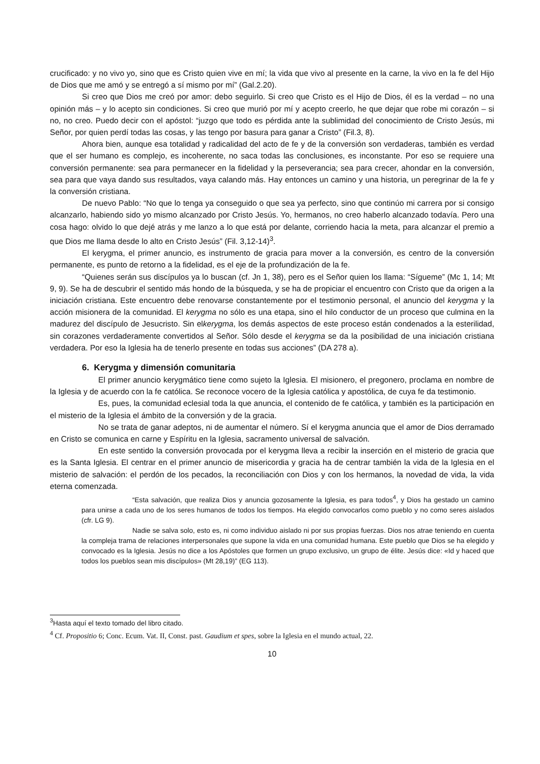crucificado: y no vivo yo, sino que es Cristo quien vive en mí; la vida que vivo al presente en la carne, la vivo en la fe del Hijo de Dios que me amó y se entregó a sí mismo por mí” (Gal.2.20).
Si creo que Dios me creó por amor: debo seguirlo. Si creo que Cristo es el Hijo de Dios, él es la verdad – no una opinión más – y lo acepto sin condiciones. Si creo que murió por mí y acepto creerlo, he que dejar que robe mi corazón – si no, no creo. Puedo decir con el apóstol: “juzgo que todo es pérdida ante la sublimidad del conocimiento de Cristo Jesús, mi Señor, por quien perdí todas las cosas, y las tengo por basura para ganar a Cristo” (Fil.3, 8).
Ahora bien, aunque esa totalidad y radicalidad del acto de fe y de la conversión son verdaderas, también es verdad que el ser humano es complejo, es incoherente, no saca todas las conclusiones, es inconstante. Por eso se requiere una conversión permanente: sea para permanecer en la fidelidad y la perseverancia; sea para crecer, ahondar en la conversión, sea para que vaya dando sus resultados, vaya calando más. Hay entonces un camino y una historia, un peregrinar de la fe y la conversión cristiana.
De nuevo Pablo: “No que lo tenga ya conseguido o que sea ya perfecto, sino que continúo mi carrera por si consigo alcanzarlo, habiendo sido yo mismo alcanzado por Cristo Jesús. Yo, hermanos, no creo haberlo alcanzado todavía. Pero una cosa hago: olvido lo que dejé atrás y me lanzo a lo que está por delante, corriendo hacia la meta, para alcanzar el premio a que Dios me llama desde lo alto en Cristo Jesús” (Fil. 3,12-14)<sup>3</sup>.
El kerygma, el primer anuncio, es instrumento de gracia para mover a la conversión, es centro de la conversión permanente, es punto de retorno a la fidelidad, es el eje de la profundización de la fe.
“Quienes serán sus discípulos ya lo buscan (cf. Jn 1, 38), pero es el Señor quien los llama: “Sígueme” (Mc 1, 14; Mt 9, 9). Se ha de descubrir el sentido más hondo de la búsqueda, y se ha de propiciar el encuentro con Cristo que da origen a la iniciación cristiana. Este encuentro debe renovarse constantemente por el testimonio personal, el anuncio del kerygma y la acción misionera de la comunidad. El kerygma no sólo es una etapa, sino el hilo conductor de un proceso que culmina en la madurez del discípulo de Jesucristo. Sin elkerygma, los demás aspectos de este proceso están condenados a la esterilidad, sin corazones verdaderamente convertidos al Señor. Sólo desde el kerygma se da la posibilidad de una iniciación cristiana verdadera. Por eso la Iglesia ha de tenerlo presente en todas sus acciones” (DA 278 a).
6. Kerygma y dimensión comunitaria
El primer anuncio kerygmático tiene como sujeto la Iglesia. El misionero, el pregonero, proclama en nombre de la Iglesia y de acuerdo con la fe católica. Se reconoce vocero de la Iglesia católica y apostólica, de cuya fe da testimonio.
Es, pues, la comunidad eclesial toda la que anuncia, el contenido de fe católica, y también es la participación en el misterio de la Iglesia el ámbito de la conversión y de la gracia.
No se trata de ganar adeptos, ni de aumentar el número. Sí el kerygma anuncia que el amor de Dios derramado en Cristo se comunica en carne y Espíritu en la Iglesia, sacramento universal de salvación.
En este sentido la conversión provocada por el kerygma lleva a recibir la inserción en el misterio de gracia que es la Santa Iglesia. El centrar en el primer anuncio de misericordia y gracia ha de centrar también la vida de la Iglesia en el misterio de salvación: el perdón de los pecados, la reconciliación con Dios y con los hermanos, la novedad de vida, la vida eterna comenzada.
“Esta salvación, que realiza Dios y anuncia gozosamente la Iglesia, es para todos<sup>4</sup>, y Dios ha gestado un camino para unirse a cada uno de los seres humanos de todos los tiempos. Ha elegido convocarlos como pueblo y no como seres aislados (cfr. LG 9).
Nadie se salva solo, esto es, ni como individuo aislado ni por sus propias fuerzas. Dios nos atrae teniendo en cuenta la compleja trama de relaciones interpersonales que supone la vida en una comunidad humana. Este pueblo que Dios se ha elegido y convocado es la Iglesia. Jesús no dice a los Apóstoles que formen un grupo exclusivo, un grupo de élite. Jesús dice: «Id y haced que todos los pueblos sean mis discípulos» (Mt 28,19)” (EG 113).
<sup>3</sup> Hasta aquí el texto tomado del libro citado.
<sup>4</sup> Cf. Propositio 6; Conc. Ecum. Vat. II, Const. past. Gaudium et spes, sobre la Iglesia en el mundo actual, 22.
10